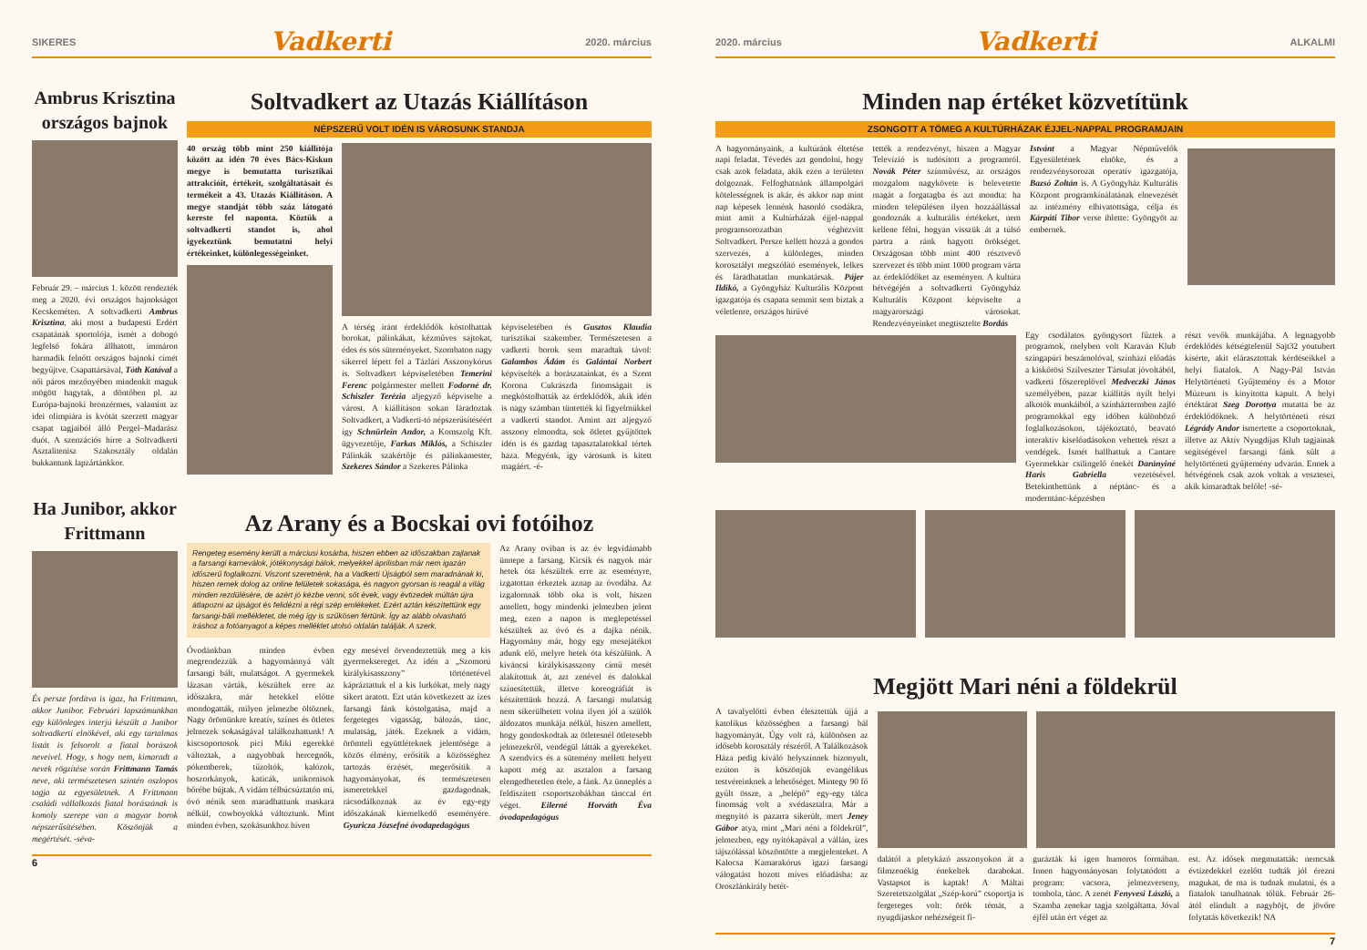SIKERES Vadkerti 2020. március
Ambrus Krisztina országos bajnok
Február 29. – március 1. között rendezték meg a 2020. évi országos bajnokságot Kecskeméten. A soltvadkerti Ambrus Krisztina, aki most a budapesti Erdért csapatának sportolója, ismét a dobogó legfelső fokára állhatott, immáron harmadik felnőtt országos bajnoki címét begyűjtve. Csapattársával, Tóth Katával a női páros mezőnyében mindenkit maguk mögött hagytak, a döntőben pl. az Európa-bajnoki bronzérmes, valamint az idei olimpiára is kvótát szerzett magyar csapat tagjaiból álló Pergel–Madarász duót. A szenzációs hírre a Soltvadkerti Asztalitenisz Szakosztály oldalán bukkantunk lapzártánkkor.
Ha Junibor, akkor Frittmann
És persze fordítva is igaz, ha Frittmann, akkor Junibor. Februári lapszámunkban egy különleges interjú készült a Junibor soltvadkerti elnökével, aki egy tartalmas listát is felsorolt a fiatal borászok neveivel. Hogy, s hogy nem, kimaradt a nevek rögzítése során Frittmann Tamás neve, aki természetesen szintén oszlopos tagja az egyesületnek. A Frittmann családi vállalkozás fiatal borászának is komoly szerepe van a magyar borok népszerűsítésében. Köszönjük a megértését. -séva-
Soltvadkert az Utazás Kiállításon
NÉPSZERŰ VOLT IDÉN IS VÁROSUNK STANDJA
40 ország több mint 250 kiállítója között az idén 70 éves Bács-Kiskun megye is bemutatta turisztikai attrakcióit, értékeit, szolgáltatásait és termékeit a 43. Utazás Kiállításon. A megye standját több száz látogató kereste fel naponta. Köztük a soltvadkerti standot is, ahol igyekeztünk bemutatni helyi értékeinket, különlegességeinket.
A térség iránt érdeklődők kóstolhattak borokat, pálinkákat, kézműves sajtokat, édes és sós süteményeket. Szombaton nagy sikerrel lépett fel a Tázlári Asszonykórus is. Soltvadkert képviseletében Temerini Ferenc polgármester mellett Fodorné dr. Schiszler Terézia aljegyző képviselte a várost. A kiállításon sokan fáradoztak Soltvadkert, a Vadkerti-tó népszerűsítéséért így Schnürlein Andor, a Komszolg Kft. ügyvezetője, Farkas Miklós, a Schiszler Pálinkák szakértője és pálinkamester, Szekeres Sándor a Szekeres Pálinka
képviseletében és Gusztos Klaudia turisztikai szakember. Természetesen a vadkerti borok sem maradtak távol: Galambos Ádám és Galántai Norbert képviselték a borászatainkat, és a Szent Korona Cukrászda finomságait is megkóstolhatták az érdeklődők, akik idén is nagy számban tüntették ki figyelmükkel a vadkerti standot. Amint azt aljegyző asszony elmondta, sok ötletet gyűjtöttek idén is és gazdag tapasztalatokkal tértek haza. Megyénk, így városunk is kitett magáért. -é-
Az Arany és a Bocskai ovi fotóihoz
Rengeteg esemény került a márciusi kosárba, hiszen ebben az időszakban zajlanak a farsangi karneválok, jótékonysági bálok, melyekkel áprilisban már nem igazán időszerű foglalkozni. Viszont szeretnénk, ha a Vadkerti Újságból sem maradnának ki, hiszen remek dolog az online felületek sokasága, és nagyon gyorsan is reagál a világ minden rezdülésére, de azért jó kézbe venni, sőt évek, vagy évtizedek múltán újra átlapozni az újságot és felidézni a régi szép emlékeket. Ezért aztán készítettünk egy farsangi-báli mellékletet, de még így is szűkösen fértünk. Így az alább olvasható íráshoz a fotóanyagot a képes melléklet utolsó oldalán találják. A szerk.
Óvodánkban minden évben megrendezzük a hagyománnyá vált farsangi bált, mulatságot. A gyermekek lázasan várták, készültek erre az időszakra, már hetekkel előtte mondogatták, milyen jelmezbe öltöznek. Nagy örömünkre kreatív, színes és ötletes jelmezek sokaságával találkozhattunk! A kiscsoportosok pici Miki egerekké változtak, a nagyobbak hercegnők, pókemberek, tűzoltók, kalózok, boszorkányok, katicák, unikornisok bőrébe bújtak. A vidám télbúcsúztatón mi, óvó nénik sem maradhattunk maskara nélkül, cowboyokká változtunk. Mint minden évben, szokásunkhoz híven
egy mesével örvendeztettük meg a kis gyermeksereget. Az idén a „Szomorú királykisasszony” történetével kápráztattuk el a kis lurkókat, mely nagy sikert aratott. Ezt után következett az ízes farsangi fánk kóstolgatása, majd a fergeteges vigasság, bálozás, tánc, mulatság, játék. Ezeknek a vidám, örömteli együttléteknek jelentősége a közös élmény, erősítik a közösséghez tartozás érzését, megerősítik a hagyományokat, és természetesen ismeretekkel gazdagodnak, rácsodálkoznak az év egy-egy időszakának kiemelkedő eseményére. Gyuricza Józsefné óvodapedagógus
Az Arany oviban is az év legvidámabb ünnepe a farsang. Kicsik és nagyok már hetek óta készültek erre az eseményre, izgatottan érkeztek aznap az óvodába. Az izgalomnak több oka is volt, hiszen amellett, hogy mindenki jelmezben jelent meg, ezen a napon is meglepetéssel készültek az óvó és a dajka nénik. Hagyomány már, hogy egy mesejátékot adunk elő, melyre hetek óta készülünk. A kíváncsi királykisasszony című mesét alakítottuk át, azt zenével és dalokkal színesítettük, illetve koreográfiát is készítettünk hozzá. A farsangi mulatság nem sikerülhetett volna ilyen jól a szülők áldozatos munkája nélkül, hiszen amellett, hogy gondoskodtak az ötletesnél ötletesebb jelmezekről, vendégül látták a gyerekeket. A szendvics és a sütemény mellett helyett kapott még az asztalon a farsang elengedhetetlen étele, a fánk. Az ünneplés a feldíszített csoportszobákban tánccal ért véget. Eilerné Horváth Éva óvodapedagógus
6
2020. március Vadkerti ALKALMI
Minden nap értéket közvetítünk
ZSONGOTT A TÖMEG A KULTÚRHÁZAK ÉJJEL-NAPPAL PROGRAMJAIN
A hagyományaink, a kultúránk éltetése napi feladat. Tévedés azt gondolni, hogy csak azok feladata, akik ezen a területen dolgoznak. Felfoghatnánk állampolgári kötelességnek is akár, és akkor nap mint nap képesek lennénk hasonló csodákra, mint amit a Kultúrházak éjjel-nappal programsorozatban véghezvitt Soltvadkert. Persze kellett hozzá a gondos szervezés, a különleges, minden korosztályt megszólító események, lelkes és fáradhatatlan munkatársak. Pájer Ildikó, a Gyöngyház Kulturális Központ igazgatója és csapata semmit sem bíztak a véletlenre, országos hírűvé
tették a rendezvényt, hiszen a Magyar Televízió is tudósított a programról. Novák Péter színművész, az országos mozgalom nagykövete is belevetette magát a forgatagba és azt mondta: ha minden településen ilyen hozzáállással gondoznák a kulturális értékeket, nem kellene félni, hogyan visszük át a túlsó partra a ránk hagyott örökséget. Országosan több mint 400 résztvevő szervezet és több mint 1000 program várta az érdeklődőket az eseményen. A kultúra hétvégéjén a soltvadkerti Gyöngyház Kulturális Központ képviselte a magyarországi városokat. Rendezvényeinket megtisztelte Bordás
Istvánt a Magyar Népművelők Egyesületének elnöke, és a rendezvénysorozat operatív igazgatója, Bazsó Zoltán is. A Gyöngyház Kulturális Központ programkínálatának elnevezését az intézmény elhivatottsága, célja és Kárpáti Tibor verse ihlette: Gyöngyöt az embernek.
Egy csodálatos gyöngysort fűztek a programok, melyben volt Karaván Klub szingapúri beszámolóval, színházi előadás a kiskőrösi Szilveszter Társulat jóvoltából, vadkerti főszereplővel Medveczki János személyében, pazar kiállítás nyílt helyi alkotók munkáiból, a színháztermben zajló programokkal egy időben különböző foglalkozásokon, tájékoztató, beavató interaktív kiselőadásokon vehettek részt a vendégek. Ismét hallhattuk a Cantare Gyermekkar csilingelő énekét Darányiné Haris Gabriella vezetésével. Betekinthettünk a néptánc- és a moderntánc-képzésben
részt vevők munkájába. A legnagyobb érdeklődés kétségtelenül Sajt32 youtubert kísérte, akit elárasztottak kérdéseikkel a helyi fiatalok. A Nagy-Pál István Helytörténeti Gyűjtemény és a Motor Múzeum is kinyitotta kapuit. A helyi értéktárat Szeg Dorottya mutatta be az érdeklődőknek. A helytörténeti részt Légrády Andor ismertette a csoportoknak, illetve az Aktív Nyugdíjas Klub tagjainak segítségével farsangi fánk sült a helytörténeti gyűjtemény udvarán. Ennek a hétvégének csak azok voltak a vesztesei, akik kimaradtak belőle! -sé-
Megjött Mari néni a földekrül
A tavalyelőtti évben élesztettük újjá a katolikus közösségben a farsangi bál hagyományát. Úgy volt rá, különösen az idősebb korosztály részéről. A Találkozások Háza pedig kiváló helyszínnek bizonyult, ezúton is köszönjük evangélikus testvéreinknek a lehetőséget. Mintegy 90 fő gyűlt össze, a „belépő” egy-egy tálca finomság volt a svédasztalra. Már a megnyitó is pazarra sikerült, mert Jeney Gábor atya, mint „Mari néni a földekrül”, jelmezben, egy nyitókapával a vállán, ízes tájszólással köszöntötte a megjelenteket. A Kalocsa Kamarakórus igazi farsangi válogatást hozott míves előadásba: az Oroszlánkirály betét-
dalától a pletykázó asszonyokon át a filmzenékig énekeltek darabokat. Vastapsot is kaptak! A Máltai Szeretetszolgálat „Szép-korú” csoportja is fergeteges volt: örök témát, a nyugdíjaskor nehézségeit fi-
gurázták ki igen humoros formában. Innen hagyományosan folytatódott a program: vacsora, jelmezverseny, tombola, tánc. A zenét Fenyvesi László, a Szamba zenekar tagja szolgáltatta. Jóval éjfél után ért véget az
est. Az idősek megmutatták: nemcsak évtizedekkel ezelőtt tudták jól érezni magukat, de ma is tudnak mulatni, és a fiatalok tanulhatnak tőlük. Február 26-ától elindult a nagyböjt, de jövőre folytatás következik! NA
7